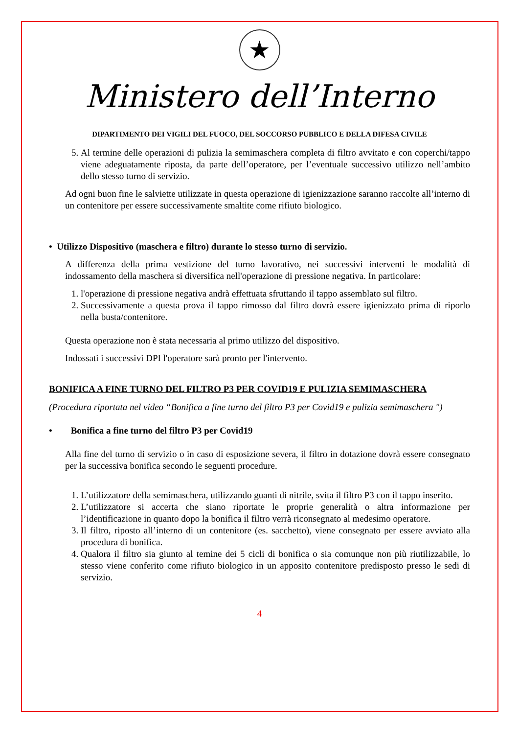★
Ministero dell’Interno
DIPARTIMENTO DEI VIGILI DEL FUOCO, DEL SOCCORSO PUBBLICO E DELLA DIFESA CIVILE
5. Al termine delle operazioni di pulizia la semimaschera completa di filtro avvitato e con coperchi/tappo viene adeguatamente riposta, da parte dell’operatore, per l’eventuale successivo utilizzo nell’ambito dello stesso turno di servizio.
Ad ogni buon fine le salviette utilizzate in questa operazione di igienizzazione saranno raccolte all’interno di un contenitore per essere successivamente smaltite come rifiuto biologico.
• Utilizzo Dispositivo (maschera e filtro) durante lo stesso turno di servizio.
A differenza della prima vestizione del turno lavorativo, nei successivi interventi le modalità di indossamento della maschera si diversifica nell'operazione di pressione negativa. In particolare:
1. l'operazione di pressione negativa andrà effettuata sfruttando il tappo assemblato sul filtro.
2. Successivamente a questa prova il tappo rimosso dal filtro dovrà essere igienizzato prima di riporlo nella busta/contenitore.
Questa operazione non è stata necessaria al primo utilizzo del dispositivo.
Indossati i successivi DPI l'operatore sarà pronto per l'intervento.
BONIFICA A FINE TURNO DEL FILTRO P3 PER COVID19 E PULIZIA SEMIMASCHERA
(Procedura riportata nel video “Bonifica a fine turno del filtro P3 per Covid19 e pulizia semimaschera ")
• Bonifica a fine turno del filtro P3 per Covid19
Alla fine del turno di servizio o in caso di esposizione severa, il filtro in dotazione dovrà essere consegnato per la successiva bonifica secondo le seguenti procedure.
1. L’utilizzatore della semimaschera, utilizzando guanti di nitrile, svita il filtro P3 con il tappo inserito.
2. L’utilizzatore si accerta che siano riportate le proprie generalità o altra informazione per l’identificazione in quanto dopo la bonifica il filtro verrà riconsegnato al medesimo operatore.
3. Il filtro, riposto all’interno di un contenitore (es. sacchetto), viene consegnato per essere avviato alla procedura di bonifica.
4. Qualora il filtro sia giunto al temine dei 5 cicli di bonifica o sia comunque non più riutilizzabile, lo stesso viene conferito come rifiuto biologico in un apposito contenitore predisposto presso le sedi di servizio.
4